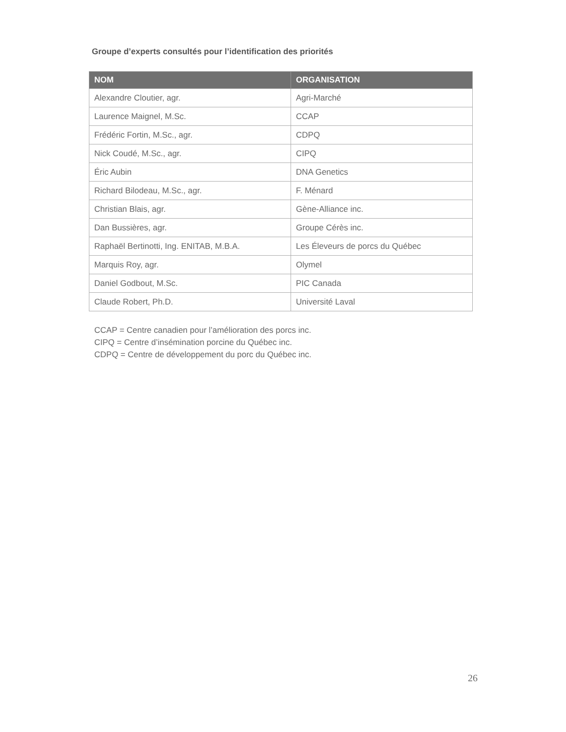Groupe d’experts consultés pour l’identification des priorités
| NOM | ORGANISATION |
| --- | --- |
| Alexandre Cloutier, agr. | Agri-Marché |
| Laurence Maignel, M.Sc. | CCAP |
| Frédéric Fortin, M.Sc., agr. | CDPQ |
| Nick Coudé, M.Sc., agr. | CIPQ |
| Éric Aubin | DNA Genetics |
| Richard Bilodeau, M.Sc., agr. | F. Ménard |
| Christian Blais, agr. | Gène-Alliance inc. |
| Dan Bussières, agr. | Groupe Cérès inc. |
| Raphaël Bertinotti, Ing. ENITAB, M.B.A. | Les Éleveurs de porcs du Québec |
| Marquis Roy, agr. | Olymel |
| Daniel Godbout, M.Sc. | PIC Canada |
| Claude Robert, Ph.D. | Université Laval |
CCAP = Centre canadien pour l’amélioration des porcs inc.
CIPQ = Centre d’insémination porcine du Québec inc.
CDPQ = Centre de développement du porc du Québec inc.
26